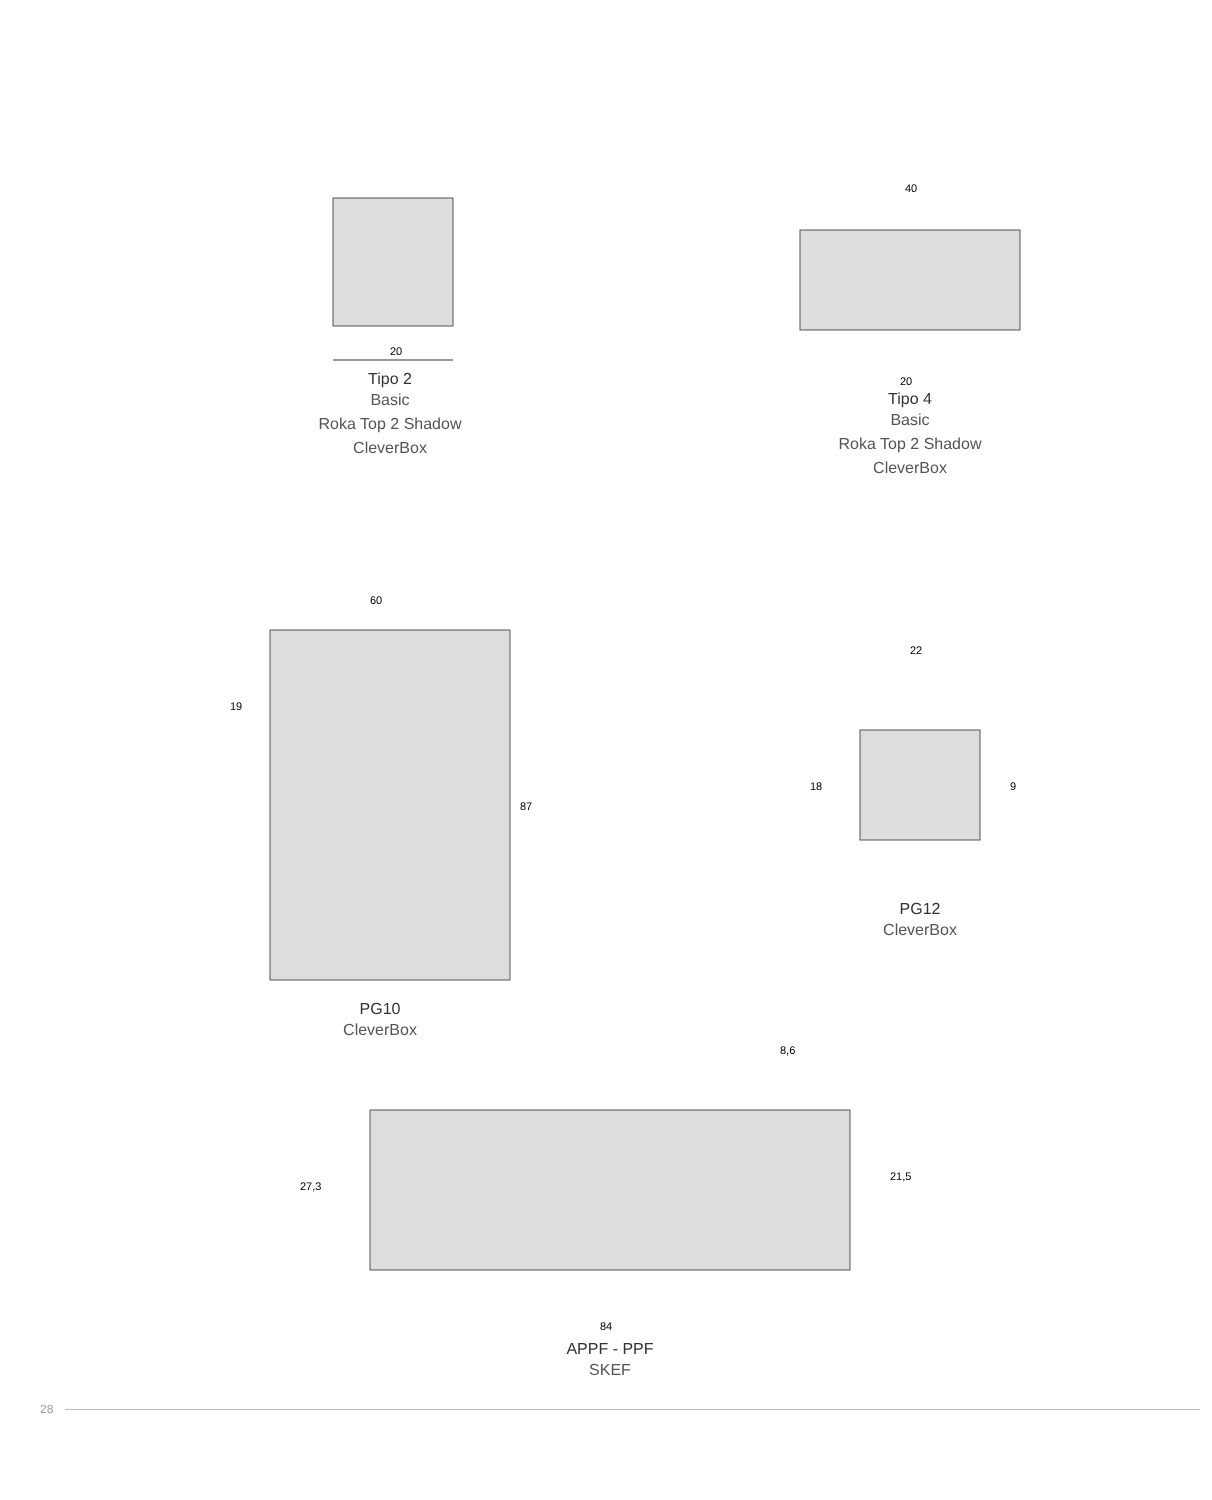20
Tipo 2
Basic
Roka Top 2 Shadow
CleverBox
40
20
Tipo 4
Basic
Roka Top 2 Shadow
CleverBox
60
19
87
PG10
CleverBox
22
18
9
PG12
CleverBox
8,6
27,3
21,5
84
APPF - PPF
SKEF
28